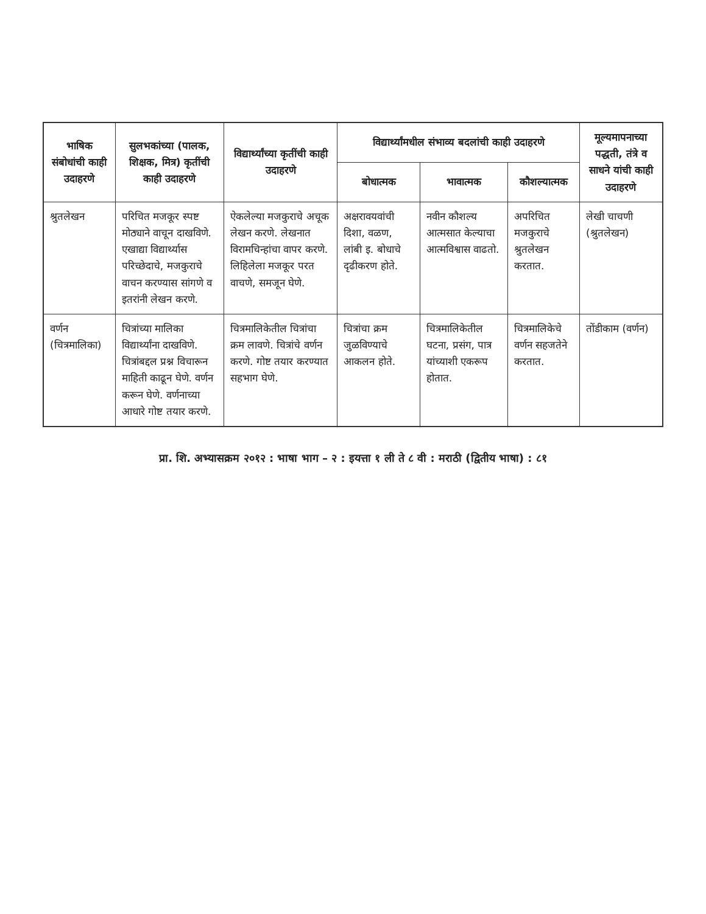| भाषिक संबोधांची काही उदाहरणे | सुलभकांच्या (पालक, शिक्षक, मित्र) कृतींची काही उदाहरणे | विद्यार्थ्यांच्या कृतींची काही उदाहरणे | विद्यार्थ्यांमधील संभाव्य बदलांची काही उदाहरणे | | | मूल्यमापनाच्या पद्धती, तंत्रे व साधने यांची काही उदाहरणे |
| --- | --- | --- | --- | --- | --- | --- |
| | | | बोधात्मक | भावात्मक | कौशल्यात्मक | |
| श्रुतलेखन | परिचित मजकूर स्पष्ट मोठ्याने वाचून दाखविणे. एखाद्या विद्यार्थ्यास परिच्छेदाचे, मजकुराचे वाचन करण्यास सांगणे व इतरांनी लेखन करणे. | ऐकलेल्या मजकुराचे अचूक लेखन करणे. लेखनात विरामचिन्हांचा वापर करणे. लिहिलेला मजकूर परत वाचणे, समजून घेणे. | अक्षरावयवांची दिशा, वळण, लांबी इ. बोधाचे दृढीकरण होते. | नवीन कौशल्य आत्मसात केल्याचा आत्मविश्वास वाढतो. | अपरिचित मजकुराचे श्रुतलेखन करतात. | लेखी चाचणी (श्रुतलेखन) |
| वर्णन (चित्रमालिका) | चित्रांच्या मालिका विद्यार्थ्यांना दाखविणे. चित्रांबद्दल प्रश्न विचारून माहिती काढून घेणे. वर्णन करून घेणे. वर्णनाच्या आधारे गोष्ट तयार करणे. | चित्रमालिकेतील चित्रांचा क्रम लावणे. चित्रांचे वर्णन करणे. गोष्ट तयार करण्यात सहभाग घेणे. | चित्रांचा क्रम जुळविण्याचे आकलन होते. | चित्रमालिकेतील घटना, प्रसंग, पात्र यांच्याशी एकरूप होतात. | चित्रमालिकेचे वर्णन सहजतेने करतात. | तोंडीकाम (वर्णन) |
प्रा. शि. अभ्यासक्रम २०१२ : भाषा भाग – २ : इयत्ता १ ली ते ८ वी : मराठी (द्वितीय भाषा) : ८१